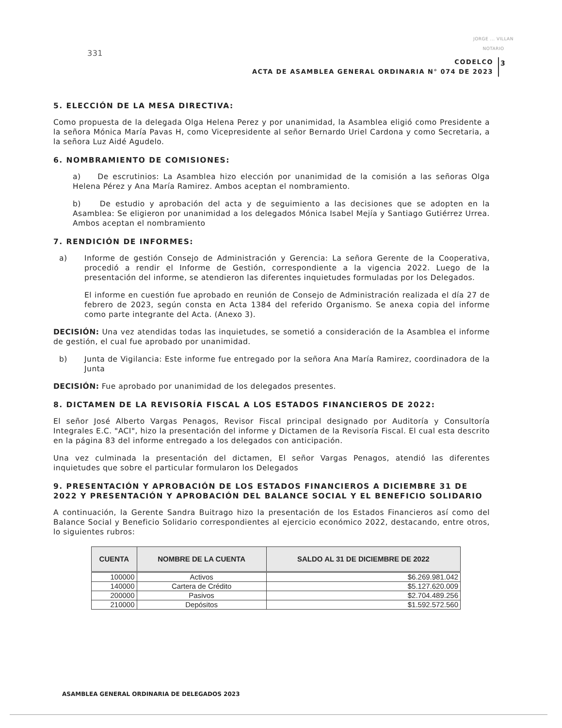331
JORGE ... VILLAN
NOTARIO
CODELCO
ACTA DE ASAMBLEA GENERAL ORDINARIA N° 074 DE 2023
3
5. ELECCIÓN DE LA MESA DIRECTIVA:
Como propuesta de la delegada Olga Helena Perez y por unanimidad, la Asamblea eligió como Presidente a la señora Mónica María Pavas H, como Vicepresidente al señor Bernardo Uriel Cardona y como Secretaria, a la señora Luz Aidé Agudelo.
6. NOMBRAMIENTO DE COMISIONES:
a) De escrutinios: La Asamblea hizo elección por unanimidad de la comisión a las señoras Olga Helena Pérez y Ana María Ramirez. Ambos aceptan el nombramiento.
b) De estudio y aprobación del acta y de seguimiento a las decisiones que se adopten en la Asamblea: Se eligieron por unanimidad a los delegados Mónica Isabel Mejía y Santiago Gutiérrez Urrea. Ambos aceptan el nombramiento
7. RENDICIÓN DE INFORMES:
a) Informe de gestión Consejo de Administración y Gerencia: La señora Gerente de la Cooperativa, procedió a rendir el Informe de Gestión, correspondiente a la vigencia 2022. Luego de la presentación del informe, se atendieron las diferentes inquietudes formuladas por los Delegados.
El informe en cuestión fue aprobado en reunión de Consejo de Administración realizada el día 27 de febrero de 2023, según consta en Acta 1384 del referido Organismo. Se anexa copia del informe como parte integrante del Acta. (Anexo 3).
DECISIÓN: Una vez atendidas todas las inquietudes, se sometió a consideración de la Asamblea el informe de gestión, el cual fue aprobado por unanimidad.
b) Junta de Vigilancia: Este informe fue entregado por la señora Ana María Ramirez, coordinadora de la Junta
DECISIÓN: Fue aprobado por unanimidad de los delegados presentes.
8. DICTAMEN DE LA REVISORÍA FISCAL A LOS ESTADOS FINANCIEROS DE 2022:
El señor José Alberto Vargas Penagos, Revisor Fiscal principal designado por Auditoría y Consultoría Integrales E.C. "ACI", hizo la presentación del informe y Dictamen de la Revisoría Fiscal. El cual esta descrito en la página 83 del informe entregado a los delegados con anticipación.
Una vez culminada la presentación del dictamen, El señor Vargas Penagos, atendió las diferentes inquietudes que sobre el particular formularon los Delegados
9. PRESENTACIÓN Y APROBACIÓN DE LOS ESTADOS FINANCIEROS A DICIEMBRE 31 DE 2022 Y PRESENTACIÓN Y APROBACIÓN DEL BALANCE SOCIAL Y EL BENEFICIO SOLIDARIO
A continuación, la Gerente Sandra Buitrago hizo la presentación de los Estados Financieros así como del Balance Social y Beneficio Solidario correspondientes al ejercicio económico 2022, destacando, entre otros, lo siguientes rubros:
| CUENTA | NOMBRE DE LA CUENTA | SALDO AL 31 DE DICIEMBRE DE 2022 |
| --- | --- | --- |
| 100000 | Activos | $6.269.981.042 |
| 140000 | Cartera de Crédito | $5.127.620.009 |
| 200000 | Pasivos | $2.704.489.256 |
| 210000 | Depósitos | $1.592.572.560 |
ASAMBLEA GENERAL ORDINARIA DE DELEGADOS 2023